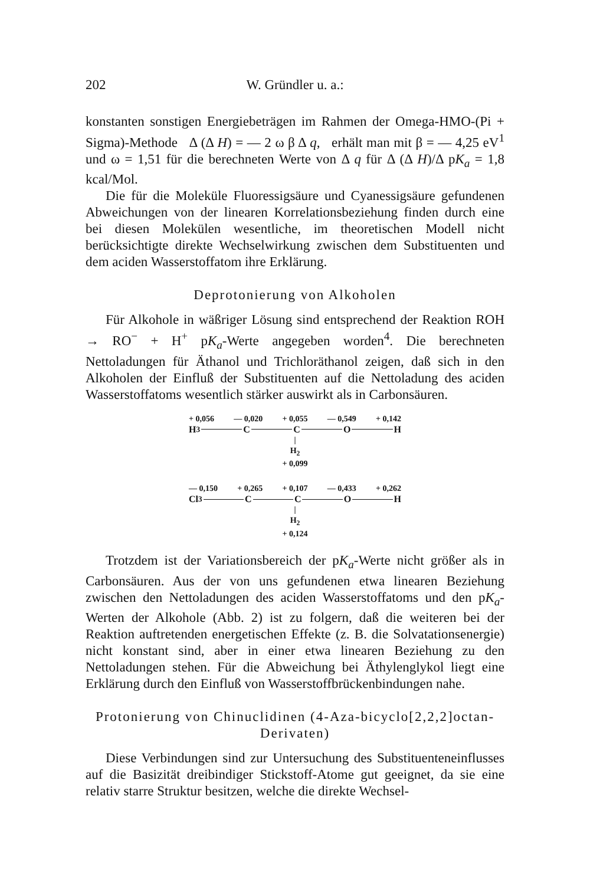202 W. Gründler u. a.:
konstanten sonstigen Energiebeträgen im Rahmen der Omega-HMO-(Pi + Sigma)-Methode Δ (Δ H) = — 2 ω β Δ q, erhält man mit β = — 4,25 eV<sup>1</sup> und ω = 1,51 für die berechneten Werte von Δ q für Δ (Δ H)/Δ pK<sub>a</sub> = 1,8 kcal/Mol.
Die für die Moleküle Fluoressigsäure und Cyanessigsäure gefundenen Abweichungen von der linearen Korrelationsbeziehung finden durch eine bei diesen Molekülen wesentliche, im theoretischen Modell nicht berücksichtigte direkte Wechselwirkung zwischen dem Substituenten und dem aciden Wasserstoffatom ihre Erklärung.
Deprotonierung von Alkoholen
Für Alkohole in wäßriger Lösung sind entsprechend der Reaktion ROH → RO<sup>−</sup> + H<sup>+</sup> pK<sub>a</sub>-Werte angegeben worden<sup>4</sup>. Die berechneten Nettoladungen für Äthanol und Trichloräthanol zeigen, daß sich in den Alkoholen der Einfluß der Substituenten auf die Nettoladung des aciden Wasserstoffatoms wesentlich stärker auswirkt als in Carbonsäuren.
+ 0,056 — 0,020 + 0,055 — 0,549 + 0,142
H<sub>3</sub> C C O H
|
H<sub>2</sub>
+ 0,099
— 0,150 + 0,265 + 0,107 — 0,433 + 0,262
Cl<sub>3</sub> C C O H
|
H<sub>2</sub>
+ 0,124
Trotzdem ist der Variationsbereich der pK<sub>a</sub>-Werte nicht größer als in Carbonsäuren. Aus der von uns gefundenen etwa linearen Beziehung zwischen den Nettoladungen des aciden Wasserstoffatoms und den pK<sub>a</sub>-Werten der Alkohole (Abb. 2) ist zu folgern, daß die weiteren bei der Reaktion auftretenden energetischen Effekte (z. B. die Solvatationsenergie) nicht konstant sind, aber in einer etwa linearen Beziehung zu den Nettoladungen stehen. Für die Abweichung bei Äthylenglykol liegt eine Erklärung durch den Einfluß von Wasserstoffbrückenbindungen nahe.
Protonierung von Chinuclidinen (4-Aza-bicyclo[2,2,2]octan-Derivaten)
Diese Verbindungen sind zur Untersuchung des Substituenteneinflusses auf die Basizität dreibindiger Stickstoff-Atome gut geeignet, da sie eine relativ starre Struktur besitzen, welche die direkte Wechsel-